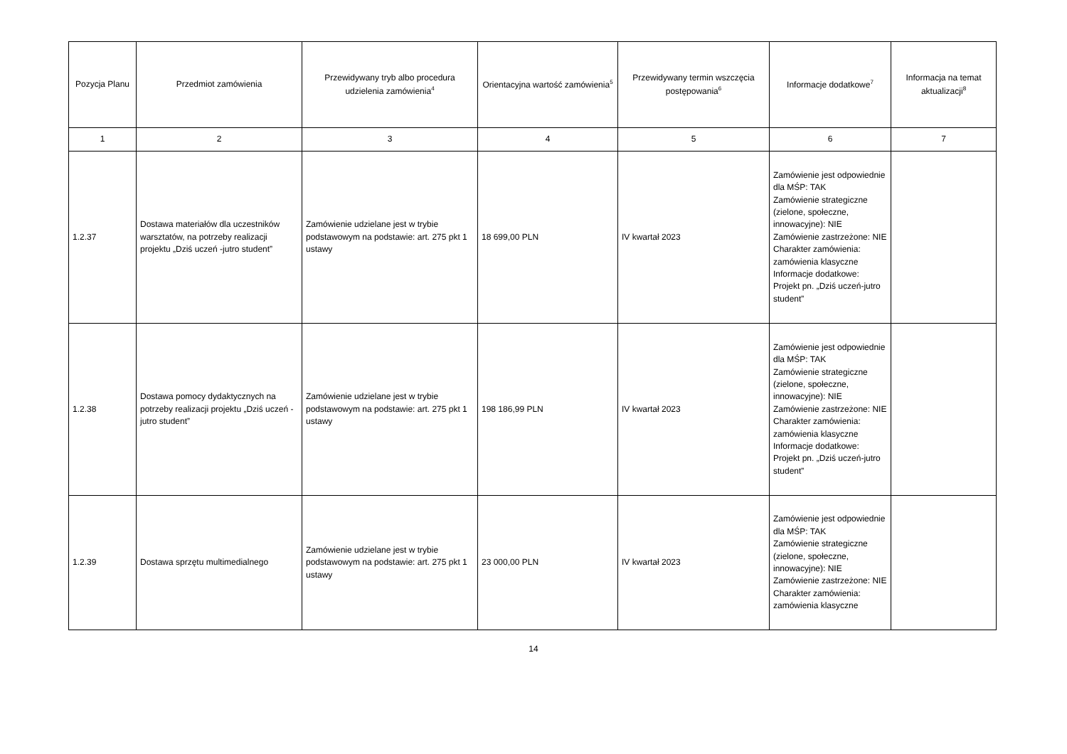| Pozycja Planu | Przedmiot zamówienia | Przewidywany tryb albo procedura udzielenia zamówienia<sup>4</sup> | Orientacyjna wartość zamówienia<sup>5</sup> | Przewidywany termin wszczęcia postępowania<sup>6</sup> | Informacje dodatkowe<sup>7</sup> | Informacja na temat aktualizacji<sup>8</sup> |
| --- | --- | --- | --- | --- | --- | --- |
| 1 | 2 | 3 | 4 | 5 | 6 | 7 |
| 1.2.37 | Dostawa materiałów dla uczestników warsztatów, na potrzeby realizacji projektu „Dziś uczeń -jutro student” | Zamówienie udzielane jest w trybie podstawowym na podstawie: art. 275 pkt 1 ustawy | 18 699,00 PLN | IV kwartał 2023 | Zamówienie jest odpowiednie dla MŚP: TAK Zamówienie strategiczne (zielone, społeczne, innowacyjne): NIE Zamówienie zastrzeżone: NIE Charakter zamówienia: zamówienia klasyczne Informacje dodatkowe: Projekt pn. „Dziś uczeń-jutro student” | |
| 1.2.38 | Dostawa pomocy dydaktycznych na potrzeby realizacji projektu „Dziś uczeń - jutro student” | Zamówienie udzielane jest w trybie podstawowym na podstawie: art. 275 pkt 1 ustawy | 198 186,99 PLN | IV kwartał 2023 | Zamówienie jest odpowiednie dla MŚP: TAK Zamówienie strategiczne (zielone, społeczne, innowacyjne): NIE Zamówienie zastrzeżone: NIE Charakter zamówienia: zamówienia klasyczne Informacje dodatkowe: Projekt pn. „Dziś uczeń-jutro student” | |
| 1.2.39 | Dostawa sprzętu multimedialnego | Zamówienie udzielane jest w trybie podstawowym na podstawie: art. 275 pkt 1 ustawy | 23 000,00 PLN | IV kwartał 2023 | Zamówienie jest odpowiednie dla MŚP: TAK Zamówienie strategiczne (zielone, społeczne, innowacyjne): NIE Zamówienie zastrzeżone: NIE Charakter zamówienia: zamówienia klasyczne | |
14